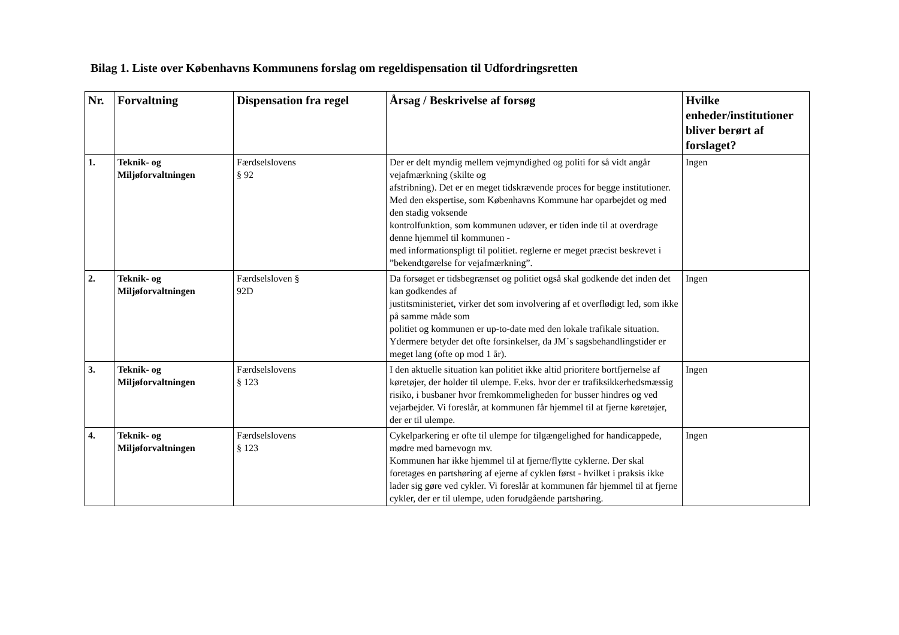Bilag 1. Liste over Københavns Kommunens forslag om regeldispensation til Udfordringsretten
| Nr. | Forvaltning | Dispensation fra regel | Årsag / Beskrivelse af forsøg | Hvilke enheder/institutioner bliver berørt af forslaget? |
| --- | --- | --- | --- | --- |
| 1. | Teknik- og Miljøforvaltningen | Færdselslovens § 92 | Der er delt myndig mellem vejmyndighed og politi for så vidt angår vejafmærkning (skilte og afstribning). Det er en meget tidskrævende proces for begge institutioner. Med den ekspertise, som Københavns Kommune har oparbejdet og med den stadig voksende kontrolfunktion, som kommunen udøver, er tiden inde til at overdrage denne hjemmel til kommunen - med informationspligt til politiet. reglerne er meget præcist beskrevet i ”bekendtgørelse for vejafmærkning”. | Ingen |
| 2. | Teknik- og Miljøforvaltningen | Færdselsloven § 92D | Da forsøget er tidsbegrænset og politiet også skal godkende det inden det kan godkendes af justitsministeriet, virker det som involvering af et overflødigt led, som ikke på samme måde som politiet og kommunen er up-to-date med den lokale trafikale situation. Ydermere betyder det ofte forsinkelser, da JM´s sagsbehandlingstider er meget lang (ofte op mod 1 år). | Ingen |
| 3. | Teknik- og Miljøforvaltningen | Færdselslovens § 123 | I den aktuelle situation kan politiet ikke altid prioritere bortfjernelse af køretøjer, der holder til ulempe. F.eks. hvor der er trafiksikkerhedsmæssig risiko, i busbaner hvor fremkommeligheden for busser hindres og ved vejarbejder. Vi foreslår, at kommunen får hjemmel til at fjerne køretøjer, der er til ulempe. | Ingen |
| 4. | Teknik- og Miljøforvaltningen | Færdselslovens § 123 | Cykelparkering er ofte til ulempe for tilgængelighed for handicappede, mødre med barnevogn mv. Kommunen har ikke hjemmel til at fjerne/flytte cyklerne. Der skal foretages en partshøring af ejerne af cyklen først - hvilket i praksis ikke lader sig gøre ved cykler. Vi foreslår at kommunen får hjemmel til at fjerne cykler, der er til ulempe, uden forudgående partshøring. | Ingen |